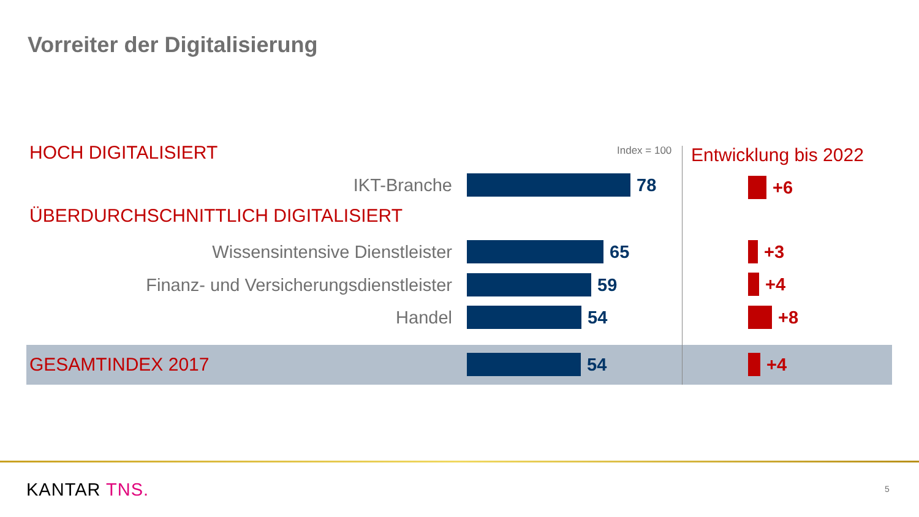Vorreiter der Digitalisierung
HOCH DIGITALISIERT Index = 100 Entwicklung bis 2022
IKT-Branche 78 +6
ÜBERDURCHSCHNITTLICH DIGITALISIERT
Wissensintensive Dienstleister 65 +3
Finanz- und Versicherungsdienstleister 59 +4
Handel 54 +8
GESAMTINDEX 2017 54 +4
KANTAR TNS. 5